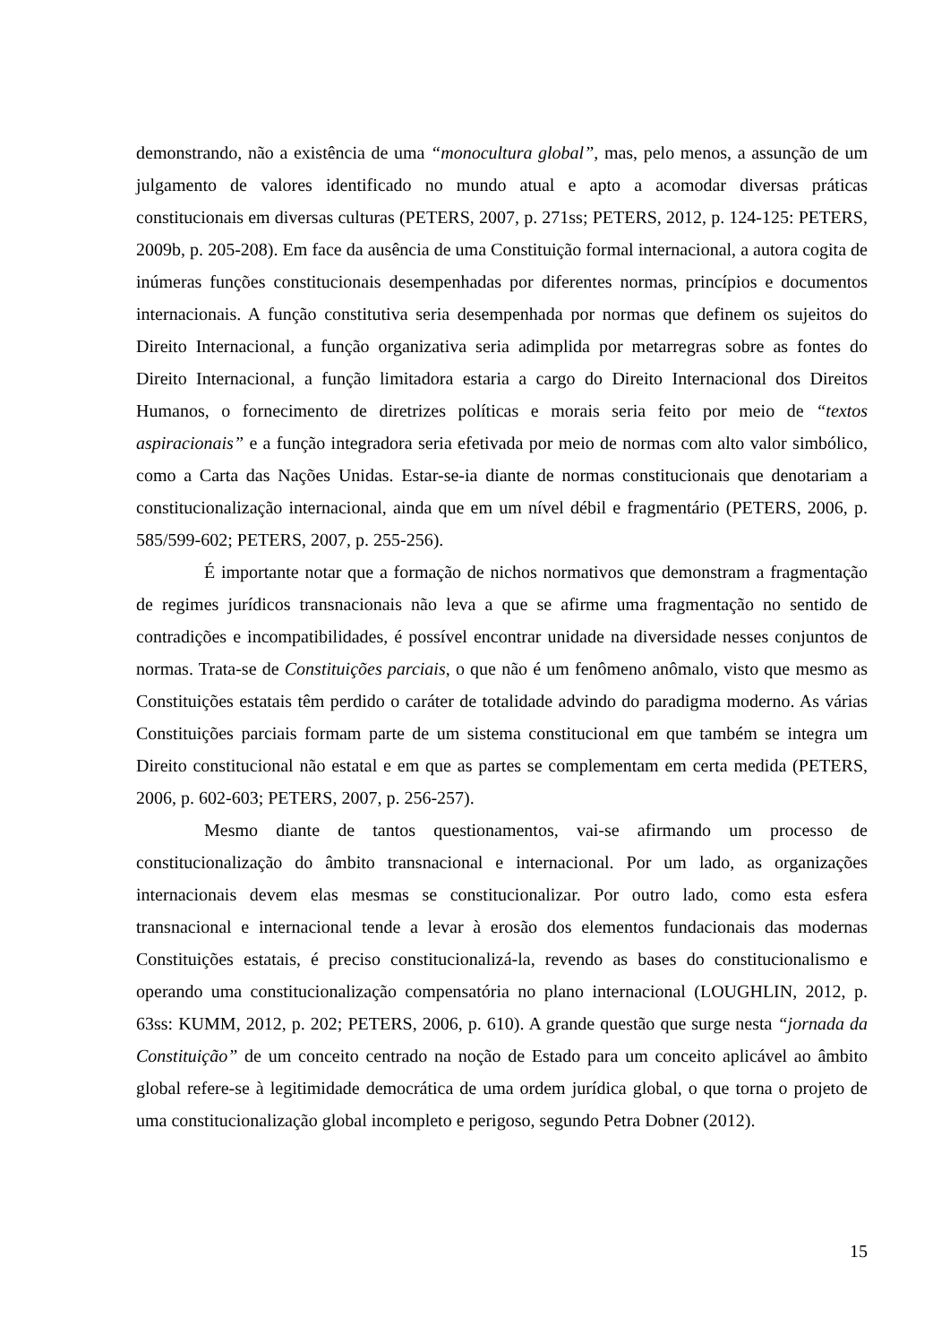demonstrando, não a existência de uma “monocultura global”, mas, pelo menos, a assunção de um julgamento de valores identificado no mundo atual e apto a acomodar diversas práticas constitucionais em diversas culturas (PETERS, 2007, p. 271ss; PETERS, 2012, p. 124-125: PETERS, 2009b, p. 205-208). Em face da ausência de uma Constituição formal internacional, a autora cogita de inúmeras funções constitucionais desempenhadas por diferentes normas, princípios e documentos internacionais. A função constitutiva seria desempenhada por normas que definem os sujeitos do Direito Internacional, a função organizativa seria adimplida por metarregras sobre as fontes do Direito Internacional, a função limitadora estaria a cargo do Direito Internacional dos Direitos Humanos, o fornecimento de diretrizes políticas e morais seria feito por meio de “textos aspiracionais” e a função integradora seria efetivada por meio de normas com alto valor simbólico, como a Carta das Nações Unidas. Estar-se-ia diante de normas constitucionais que denotariam a constitucionalização internacional, ainda que em um nível débil e fragmentário (PETERS, 2006, p. 585/599-602; PETERS, 2007, p. 255-256).
É importante notar que a formação de nichos normativos que demonstram a fragmentação de regimes jurídicos transnacionais não leva a que se afirme uma fragmentação no sentido de contradições e incompatibilidades, é possível encontrar unidade na diversidade nesses conjuntos de normas. Trata-se de Constituições parciais, o que não é um fenômeno anômalo, visto que mesmo as Constituições estatais têm perdido o caráter de totalidade advindo do paradigma moderno. As várias Constituições parciais formam parte de um sistema constitucional em que também se integra um Direito constitucional não estatal e em que as partes se complementam em certa medida (PETERS, 2006, p. 602-603; PETERS, 2007, p. 256-257).
Mesmo diante de tantos questionamentos, vai-se afirmando um processo de constitucionalização do âmbito transnacional e internacional. Por um lado, as organizações internacionais devem elas mesmas se constitucionalizar. Por outro lado, como esta esfera transnacional e internacional tende a levar à erosão dos elementos fundacionais das modernas Constituições estatais, é preciso constitucionalizá-la, revendo as bases do constitucionalismo e operando uma constitucionalização compensatória no plano internacional (LOUGHLIN, 2012, p. 63ss: KUMM, 2012, p. 202; PETERS, 2006, p. 610). A grande questão que surge nesta “jornada da Constituição” de um conceito centrado na noção de Estado para um conceito aplicável ao âmbito global refere-se à legitimidade democrática de uma ordem jurídica global, o que torna o projeto de uma constitucionalização global incompleto e perigoso, segundo Petra Dobner (2012).
15